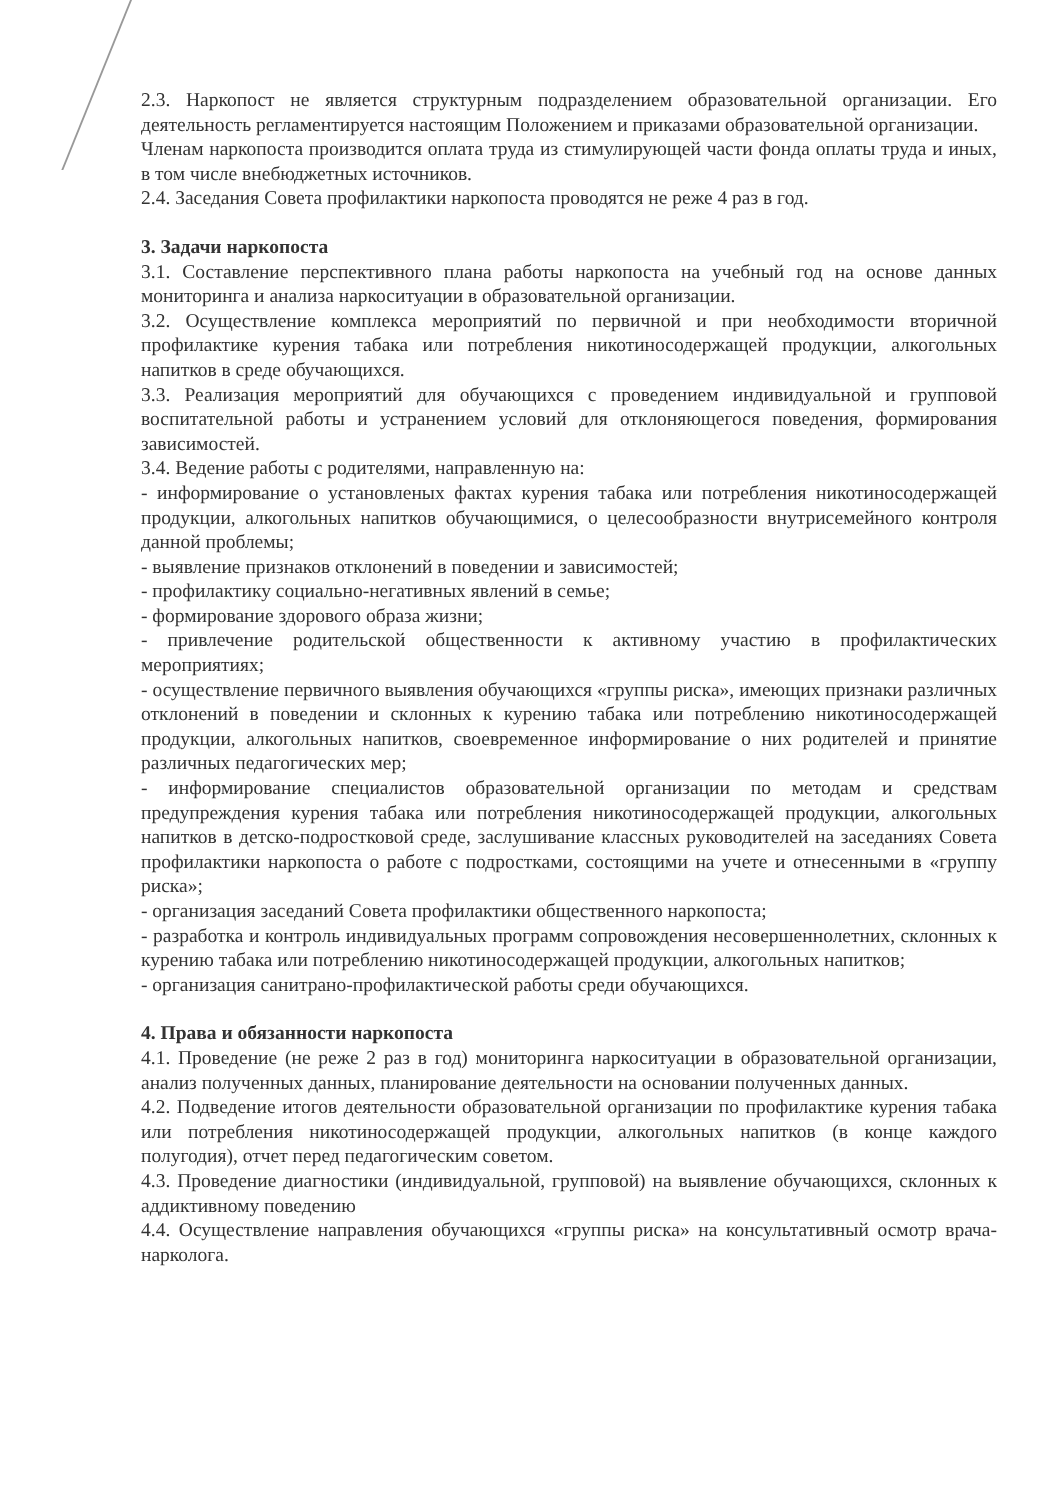2.3. Наркопост не является структурным подразделением образовательной организации. Его деятельность регламентируется настоящим Положением и приказами образовательной организации.
Членам наркопоста производится оплата труда из стимулирующей части фонда оплаты труда и иных, в том числе внебюджетных источников.
2.4. Заседания Совета профилактики наркопоста проводятся не реже 4 раз в год.
3. Задачи наркопоста
3.1. Составление перспективного плана работы наркопоста на учебный год на основе данных мониторинга и анализа наркоситуации в образовательной организации.
3.2. Осуществление комплекса мероприятий по первичной и при необходимости вторичной профилактике курения табака или потребления никотиносодержащей продукции, алкогольных напитков в среде обучающихся.
3.3. Реализация мероприятий для обучающихся с проведением индивидуальной и групповой воспитательной работы и устранением условий для отклоняющегося поведения, формирования зависимостей.
3.4. Ведение работы с родителями, направленную на:
- информирование о установленых фактах курения табака или потребления никотиносодержащей продукции, алкогольных напитков обучающимися, о целесообразности внутрисемейного контроля данной проблемы;
- выявление признаков отклонений в поведении и зависимостей;
- профилактику социально-негативных явлений в семье;
- формирование здорового образа жизни;
- привлечение родительской общественности к активному участию в профилактических мероприятиях;
- осуществление первичного выявления обучающихся «группы риска», имеющих признаки различных отклонений в поведении и склонных к курению табака или потреблению никотиносодержащей продукции, алкогольных напитков, своевременное информирование о них родителей и принятие различных педагогических мер;
- информирование специалистов образовательной организации по методам и средствам предупреждения курения табака или потребления никотиносодержащей продукции, алкогольных напитков в детско-подростковой среде, заслушивание классных руководителей на заседаниях Совета профилактики наркопоста о работе с подростками, состоящими на учете и отнесенными в «группу риска»;
- организация заседаний Совета профилактики общественного наркопоста;
- разработка и контроль индивидуальных программ сопровождения несовершеннолетних, склонных к курению табака или потреблению никотиносодержащей продукции, алкогольных напитков;
- организация санитрано-профилактической работы среди обучающихся.
4. Права и обязанности наркопоста
4.1. Проведение (не реже 2 раз в год) мониторинга наркоситуации в образовательной организации, анализ полученных данных, планирование деятельности на основании полученных данных.
4.2. Подведение итогов деятельности образовательной организации по профилактике курения табака или потребления никотиносодержащей продукции, алкогольных напитков (в конце каждого полугодия), отчет перед педагогическим советом.
4.3. Проведение диагностики (индивидуальной, групповой) на выявление обучающихся, склонных к аддиктивному поведению
4.4. Осуществление направления обучающихся «группы риска» на консультативный осмотр врача-нарколога.